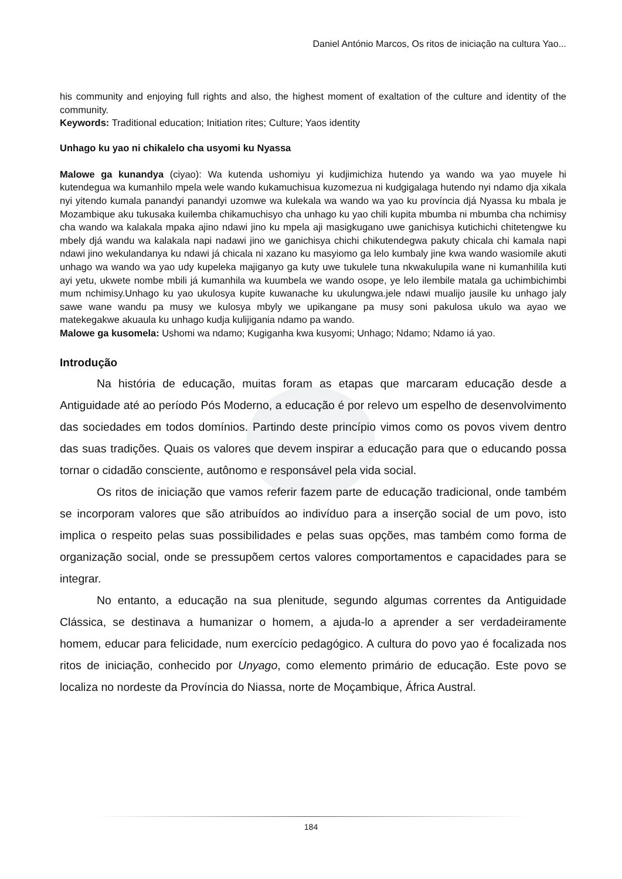Daniel António Marcos, Os ritos de iniciação na cultura Yao...
his community and enjoying full rights and also, the highest moment of exaltation of the culture and identity of the community.
Keywords: Traditional education; Initiation rites; Culture; Yaos identity
Unhago ku yao ni chikalelo cha usyomi ku Nyassa
Malowe ga kunandya (ciyao): Wa kutenda ushomiyu yi kudjimichiza hutendo ya wando wa yao muyele hi kutendegua wa kumanhilo mpela wele wando kukamuchisua kuzomezua ni kudgigalaga hutendo nyi ndamo dja xikala nyi yitendo kumala panandyi panandyi uzomwe wa kulekala wa wando wa yao ku província djá Nyassa ku mbala je Mozambique aku tukusaka kuilemba chikamuchisyo cha unhago ku yao chili kupita mbumba ni mbumba cha nchimisy cha wando wa kalakala mpaka ajino ndawi jino ku mpela aji masigkugano uwe ganichisya kutichichi chitetengwe ku mbely djá wandu wa kalakala napi nadawi jino we ganichisya chichi chikutendegwa pakuty chicala chi kamala napi ndawi jino wekulandanya ku ndawi já chicala ni xazano ku masyiomo ga lelo kumbaly jine kwa wando wasiomile akuti unhago wa wando wa yao udy kupeleka majiganyo ga kuty uwe tukulele tuna nkwakulupila wane ni kumanhilila kuti ayi yetu, ukwete nombe mbili já kumanhila wa kuumbela we wando osope, ye lelo ilembile matala ga uchimbichimbi mum nchimisy.Unhago ku yao ukulosya kupite kuwanache ku ukulungwa.jele ndawi mualijo jausile ku unhago jaly sawe wane wandu pa musy we kulosya mbyly we upikangane pa musy soni pakulosa ukulo wa ayao we matekegakwe akuaula ku unhago kudja kulijigania ndamo pa wando.
Malowe ga kusomela: Ushomi wa ndamo; Kugiganha kwa kusyomi; Unhago; Ndamo; Ndamo iá yao.
Introdução
Na história de educação, muitas foram as etapas que marcaram educação desde a Antiguidade até ao período Pós Moderno, a educação é por relevo um espelho de desenvolvimento das sociedades em todos domínios. Partindo deste princípio vimos como os povos vivem dentro das suas tradições. Quais os valores que devem inspirar a educação para que o educando possa tornar o cidadão consciente, autônomo e responsável pela vida social.
Os ritos de iniciação que vamos referir fazem parte de educação tradicional, onde também se incorporam valores que são atribuídos ao indivíduo para a inserção social de um povo, isto implica o respeito pelas suas possibilidades e pelas suas opções, mas também como forma de organização social, onde se pressupõem certos valores comportamentos e capacidades para se integrar.
No entanto, a educação na sua plenitude, segundo algumas correntes da Antiguidade Clássica, se destinava a humanizar o homem, a ajuda-lo a aprender a ser verdadeiramente homem, educar para felicidade, num exercício pedagógico. A cultura do povo yao é focalizada nos ritos de iniciação, conhecido por Unyago, como elemento primário de educação. Este povo se localiza no nordeste da Província do Niassa, norte de Moçambique, África Austral.
184